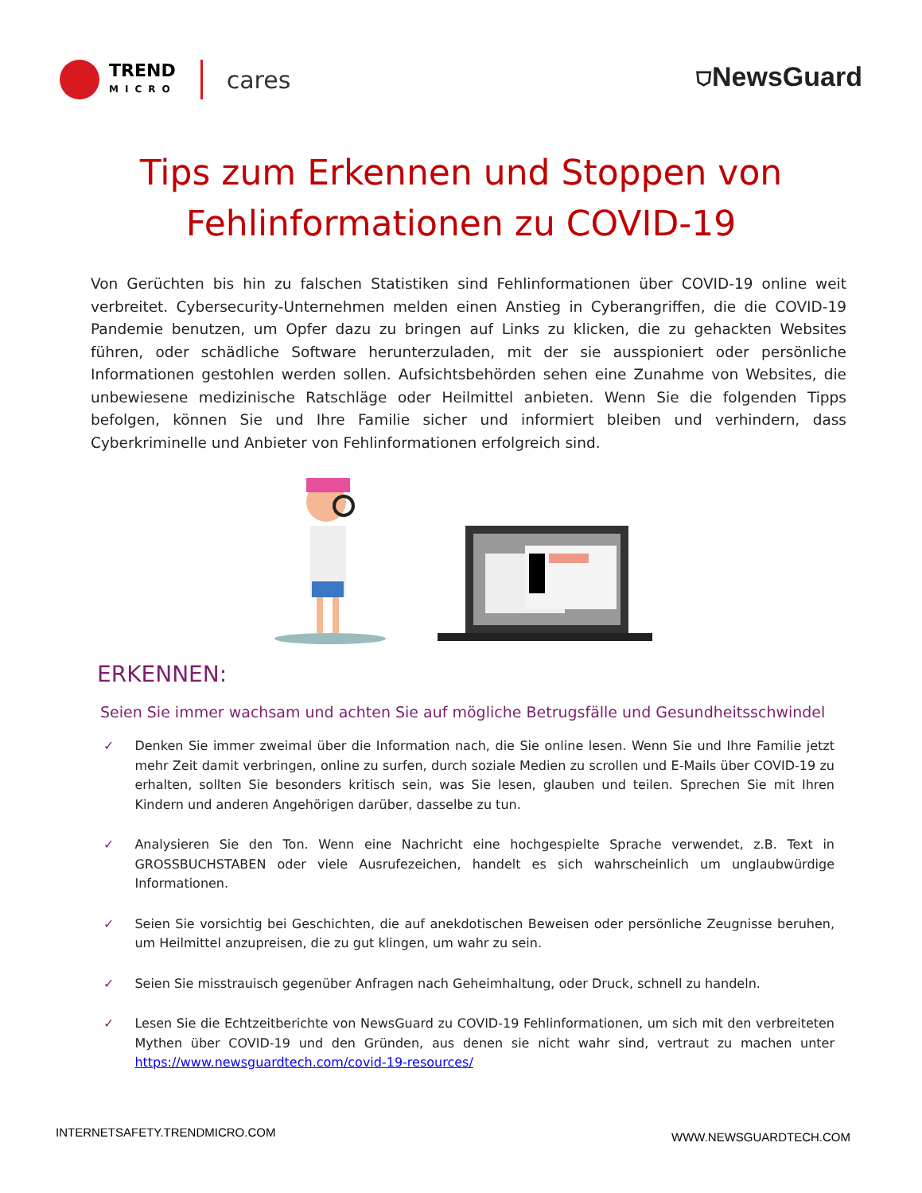TREND
MICRO
cares
⛉NewsGuard
Tips zum Erkennen und Stoppen von
Fehlinformationen zu COVID-19
Von Gerüchten bis hin zu falschen Statistiken sind Fehlinformationen über COVID-19 online weit verbreitet. Cybersecurity-Unternehmen melden einen Anstieg in Cyberangriffen, die die COVID-19 Pandemie benutzen, um Opfer dazu zu bringen auf Links zu klicken, die zu gehackten Websites führen, oder schädliche Software herunterzuladen, mit der sie ausspioniert oder persönliche Informationen gestohlen werden sollen. Aufsichtsbehörden sehen eine Zunahme von Websites, die unbewiesene medizinische Ratschläge oder Heilmittel anbieten. Wenn Sie die folgenden Tipps befolgen, können Sie und Ihre Familie sicher und informiert bleiben und verhindern, dass Cyberkriminelle und Anbieter von Fehlinformationen erfolgreich sind.
ERKENNEN:
Seien Sie immer wachsam und achten Sie auf mögliche Betrugsfälle und Gesundheitsschwindel
✓ Denken Sie immer zweimal über die Information nach, die Sie online lesen. Wenn Sie und Ihre Familie jetzt mehr Zeit damit verbringen, online zu surfen, durch soziale Medien zu scrollen und E-Mails über COVID-19 zu erhalten, sollten Sie besonders kritisch sein, was Sie lesen, glauben und teilen. Sprechen Sie mit Ihren Kindern und anderen Angehörigen darüber, dasselbe zu tun.
✓ Analysieren Sie den Ton. Wenn eine Nachricht eine hochgespielte Sprache verwendet, z.B. Text in GROSSBUCHSTABEN oder viele Ausrufezeichen, handelt es sich wahrscheinlich um unglaubwürdige Informationen.
✓ Seien Sie vorsichtig bei Geschichten, die auf anekdotischen Beweisen oder persönliche Zeugnisse beruhen, um Heilmittel anzupreisen, die zu gut klingen, um wahr zu sein.
✓ Seien Sie misstrauisch gegenüber Anfragen nach Geheimhaltung, oder Druck, schnell zu handeln.
✓ Lesen Sie die Echtzeitberichte von NewsGuard zu COVID-19 Fehlinformationen, um sich mit den verbreiteten Mythen über COVID-19 und den Gründen, aus denen sie nicht wahr sind, vertraut zu machen unter https://www.newsguardtech.com/covid-19-resources/
INTERNETSAFETY.TRENDMICRO.COM WWW.NEWSGUARDTECH.COM